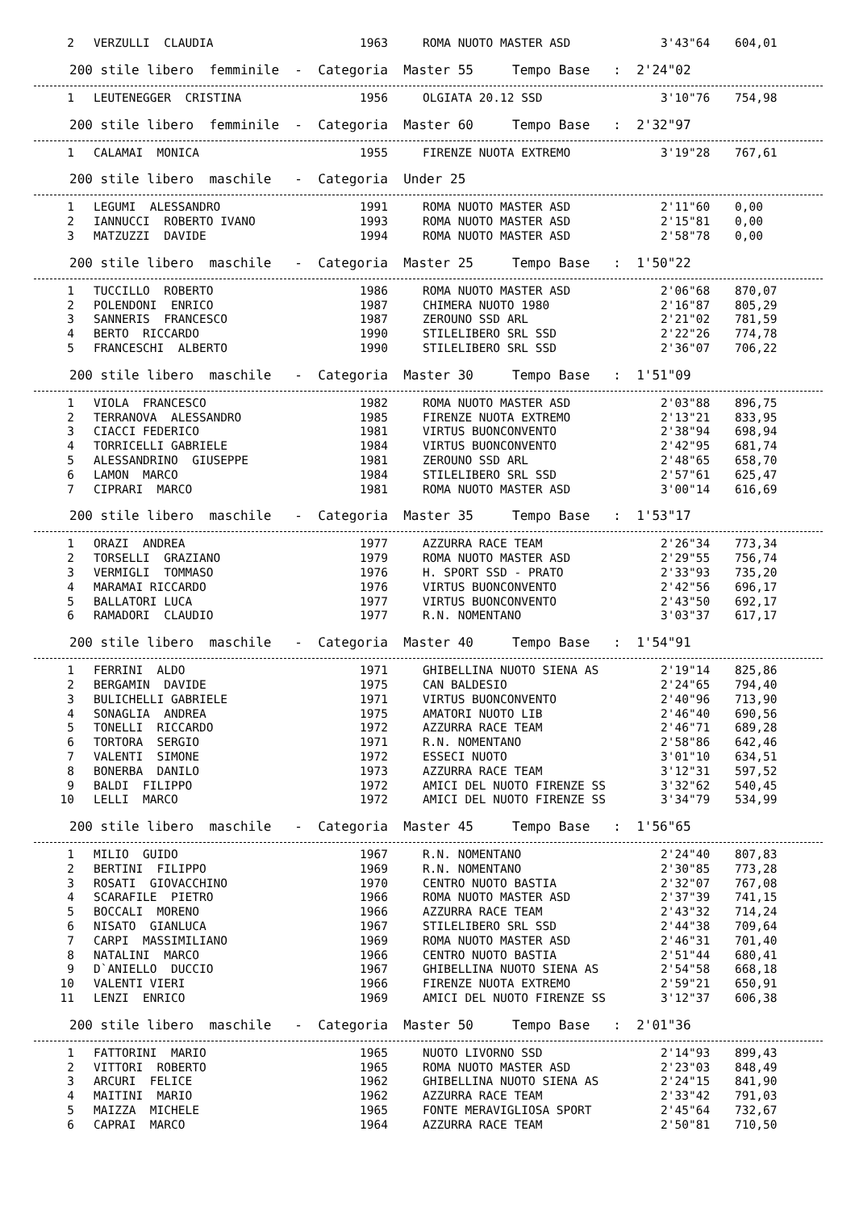| 2 | VERZULLI CLAUDIA | 1963 | ROMA NUOTO MASTER ASD | 3'43"64 | 604,01 |
200 stile libero femminile - Categoria Master 55 Tempo Base : 2'24"02
| 1 | LEUTENEGGER CRISTINA | 1956 | OLGIATA 20.12 SSD | 3'10"76 | 754,98 |
200 stile libero femminile - Categoria Master 60 Tempo Base : 2'32"97
| 1 | CALAMAI MONICA | 1955 | FIRENZE NUOTA EXTREMO | 3'19"28 | 767,61 |
200 stile libero maschile - Categoria Under 25
| 1 | LEGUMI ALESSANDRO | 1991 | ROMA NUOTO MASTER ASD | 2'11"60 | 0,00 |
| 2 | IANNUCCI ROBERTO IVANO | 1993 | ROMA NUOTO MASTER ASD | 2'15"81 | 0,00 |
| 3 | MATZUZZI DAVIDE | 1994 | ROMA NUOTO MASTER ASD | 2'58"78 | 0,00 |
200 stile libero maschile - Categoria Master 25 Tempo Base : 1'50"22
| 1 | TUCCILLO ROBERTO | 1986 | ROMA NUOTO MASTER ASD | 2'06"68 | 870,07 |
| 2 | POLENDONI ENRICO | 1987 | CHIMERA NUOTO 1980 | 2'16"87 | 805,29 |
| 3 | SANNERIS FRANCESCO | 1987 | ZEROUNO SSD ARL | 2'21"02 | 781,59 |
| 4 | BERTO RICCARDO | 1990 | STILELIBERO SRL SSD | 2'22"26 | 774,78 |
| 5 | FRANCESCHI ALBERTO | 1990 | STILELIBERO SRL SSD | 2'36"07 | 706,22 |
200 stile libero maschile - Categoria Master 30 Tempo Base : 1'51"09
| 1 | VIOLA FRANCESCO | 1982 | ROMA NUOTO MASTER ASD | 2'03"88 | 896,75 |
| 2 | TERRANOVA ALESSANDRO | 1985 | FIRENZE NUOTA EXTREMO | 2'13"21 | 833,95 |
| 3 | CIACCI FEDERICO | 1981 | VIRTUS BUONCONVENTO | 2'38"94 | 698,94 |
| 4 | TORRICELLI GABRIELE | 1984 | VIRTUS BUONCONVENTO | 2'42"95 | 681,74 |
| 5 | ALESSANDRINO GIUSEPPE | 1981 | ZEROUNO SSD ARL | 2'48"65 | 658,70 |
| 6 | LAMON MARCO | 1984 | STILELIBERO SRL SSD | 2'57"61 | 625,47 |
| 7 | CIPRARI MARCO | 1981 | ROMA NUOTO MASTER ASD | 3'00"14 | 616,69 |
200 stile libero maschile - Categoria Master 35 Tempo Base : 1'53"17
| 1 | ORAZI ANDREA | 1977 | AZZURRA RACE TEAM | 2'26"34 | 773,34 |
| 2 | TORSELLI GRAZIANO | 1979 | ROMA NUOTO MASTER ASD | 2'29"55 | 756,74 |
| 3 | VERMIGLI TOMMASO | 1976 | H. SPORT SSD - PRATO | 2'33"93 | 735,20 |
| 4 | MARAMAI RICCARDO | 1976 | VIRTUS BUONCONVENTO | 2'42"56 | 696,17 |
| 5 | BALLATORI LUCA | 1977 | VIRTUS BUONCONVENTO | 2'43"50 | 692,17 |
| 6 | RAMADORI CLAUDIO | 1977 | R.N. NOMENTANO | 3'03"37 | 617,17 |
200 stile libero maschile - Categoria Master 40 Tempo Base : 1'54"91
| 1 | FERRINI ALDO | 1971 | GHIBELLINA NUOTO SIENA AS | 2'19"14 | 825,86 |
| 2 | BERGAMIN DAVIDE | 1975 | CAN BALDESIO | 2'24"65 | 794,40 |
| 3 | BULICHELLI GABRIELE | 1971 | VIRTUS BUONCONVENTO | 2'40"96 | 713,90 |
| 4 | SONAGLIA ANDREA | 1975 | AMATORI NUOTO LIB | 2'46"40 | 690,56 |
| 5 | TONELLI RICCARDO | 1972 | AZZURRA RACE TEAM | 2'46"71 | 689,28 |
| 6 | TORTORA SERGIO | 1971 | R.N. NOMENTANO | 2'58"86 | 642,46 |
| 7 | VALENTI SIMONE | 1972 | ESSECI NUOTO | 3'01"10 | 634,51 |
| 8 | BONERBA DANILO | 1973 | AZZURRA RACE TEAM | 3'12"31 | 597,52 |
| 9 | BALDI FILIPPO | 1972 | AMICI DEL NUOTO FIRENZE SS | 3'32"62 | 540,45 |
| 10 | LELLI MARCO | 1972 | AMICI DEL NUOTO FIRENZE SS | 3'34"79 | 534,99 |
200 stile libero maschile - Categoria Master 45 Tempo Base : 1'56"65
| 1 | MILIO GUIDO | 1967 | R.N. NOMENTANO | 2'24"40 | 807,83 |
| 2 | BERTINI FILIPPO | 1969 | R.N. NOMENTANO | 2'30"85 | 773,28 |
| 3 | ROSATI GIOVACCHINO | 1970 | CENTRO NUOTO BASTIA | 2'32"07 | 767,08 |
| 4 | SCARAFILE PIETRO | 1966 | ROMA NUOTO MASTER ASD | 2'37"39 | 741,15 |
| 5 | BOCCALI MORENO | 1966 | AZZURRA RACE TEAM | 2'43"32 | 714,24 |
| 6 | NISATO GIANLUCA | 1967 | STILELIBERO SRL SSD | 2'44"38 | 709,64 |
| 7 | CARPI MASSIMILIANO | 1969 | ROMA NUOTO MASTER ASD | 2'46"31 | 701,40 |
| 8 | NATALINI MARCO | 1966 | CENTRO NUOTO BASTIA | 2'51"44 | 680,41 |
| 9 | D`ANIELLO DUCCIO | 1967 | GHIBELLINA NUOTO SIENA AS | 2'54"58 | 668,18 |
| 10 | VALENTI VIERI | 1966 | FIRENZE NUOTA EXTREMO | 2'59"21 | 650,91 |
| 11 | LENZI ENRICO | 1969 | AMICI DEL NUOTO FIRENZE SS | 3'12"37 | 606,38 |
200 stile libero maschile - Categoria Master 50 Tempo Base : 2'01"36
| 1 | FATTORINI MARIO | 1965 | NUOTO LIVORNO SSD | 2'14"93 | 899,43 |
| 2 | VITTORI ROBERTO | 1965 | ROMA NUOTO MASTER ASD | 2'23"03 | 848,49 |
| 3 | ARCURI FELICE | 1962 | GHIBELLINA NUOTO SIENA AS | 2'24"15 | 841,90 |
| 4 | MAITINI MARIO | 1962 | AZZURRA RACE TEAM | 2'33"42 | 791,03 |
| 5 | MAIZZA MICHELE | 1965 | FONTE MERAVIGLIOSA SPORT | 2'45"64 | 732,67 |
| 6 | CAPRAI MARCO | 1964 | AZZURRA RACE TEAM | 2'50"81 | 710,50 |